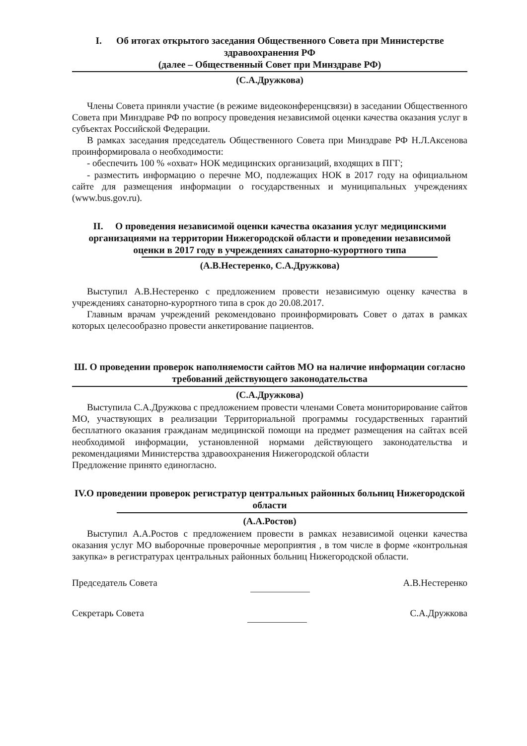I. Об итогах открытого заседания Общественного Совета при Министерстве здравоохранения РФ
(далее – Общественный Совет при Минздраве РФ)
(С.А.Дружкова)
Члены Совета приняли участие (в режиме видеоконференцсвязи) в заседании Общественного Совета при Минздраве РФ по вопросу проведения независимой оценки качества оказания услуг в субъектах Российской Федерации.
В рамках заседания председатель Общественного Совета при Минздраве РФ Н.Л.Аксенова проинформировала о необходимости:
- обеспечить 100 % «охват» НОК медицинских организаций, входящих в ПГГ;
- разместить информацию о перечне МО, подлежащих НОК в 2017 году на официальном сайте для размещения информации о государственных и муниципальных учреждениях (www.bus.gov.ru).
II. О проведения независимой оценки качества оказания услуг медицинскими организациями на территории Нижегородской области и проведении независимой оценки в 2017 году в учреждениях санаторно-курортного типа
(А.В.Нестеренко, С.А.Дружкова)
Выступил А.В.Нестеренко с предложением провести независимую оценку качества в учреждениях санаторно-курортного типа в срок до 20.08.2017.
Главным врачам учреждений рекомендовано проинформировать Совет о датах в рамках которых целесообразно провести анкетирование пациентов.
Ш. О проведении проверок наполняемости сайтов МО на наличие информации согласно требований действующего законодательства
(С.А.Дружкова)
Выступила С.А.Дружкова с предложением провести членами Совета мониторирование сайтов МО, участвующих в реализации Территориальной программы государственных гарантий бесплатного оказания гражданам медицинской помощи на предмет размещения на сайтах всей необходимой информации, установленной нормами действующего законодательства и рекомендациями Министерства здравоохранения Нижегородской области
Предложение принято единогласно.
IV.О проведении проверок регистратур центральных районных больниц Нижегородской области
(А.А.Ростов)
Выступил А.А.Ростов с предложением провести в рамках независимой оценки качества оказания услуг МО выборочные проверочные мероприятия , в том числе в форме «контрольная закупка» в регистратурах центральных районных больниц Нижегородской области.
Председатель Совета А.В.Нестеренко
Секретарь Совета С.А.Дружкова